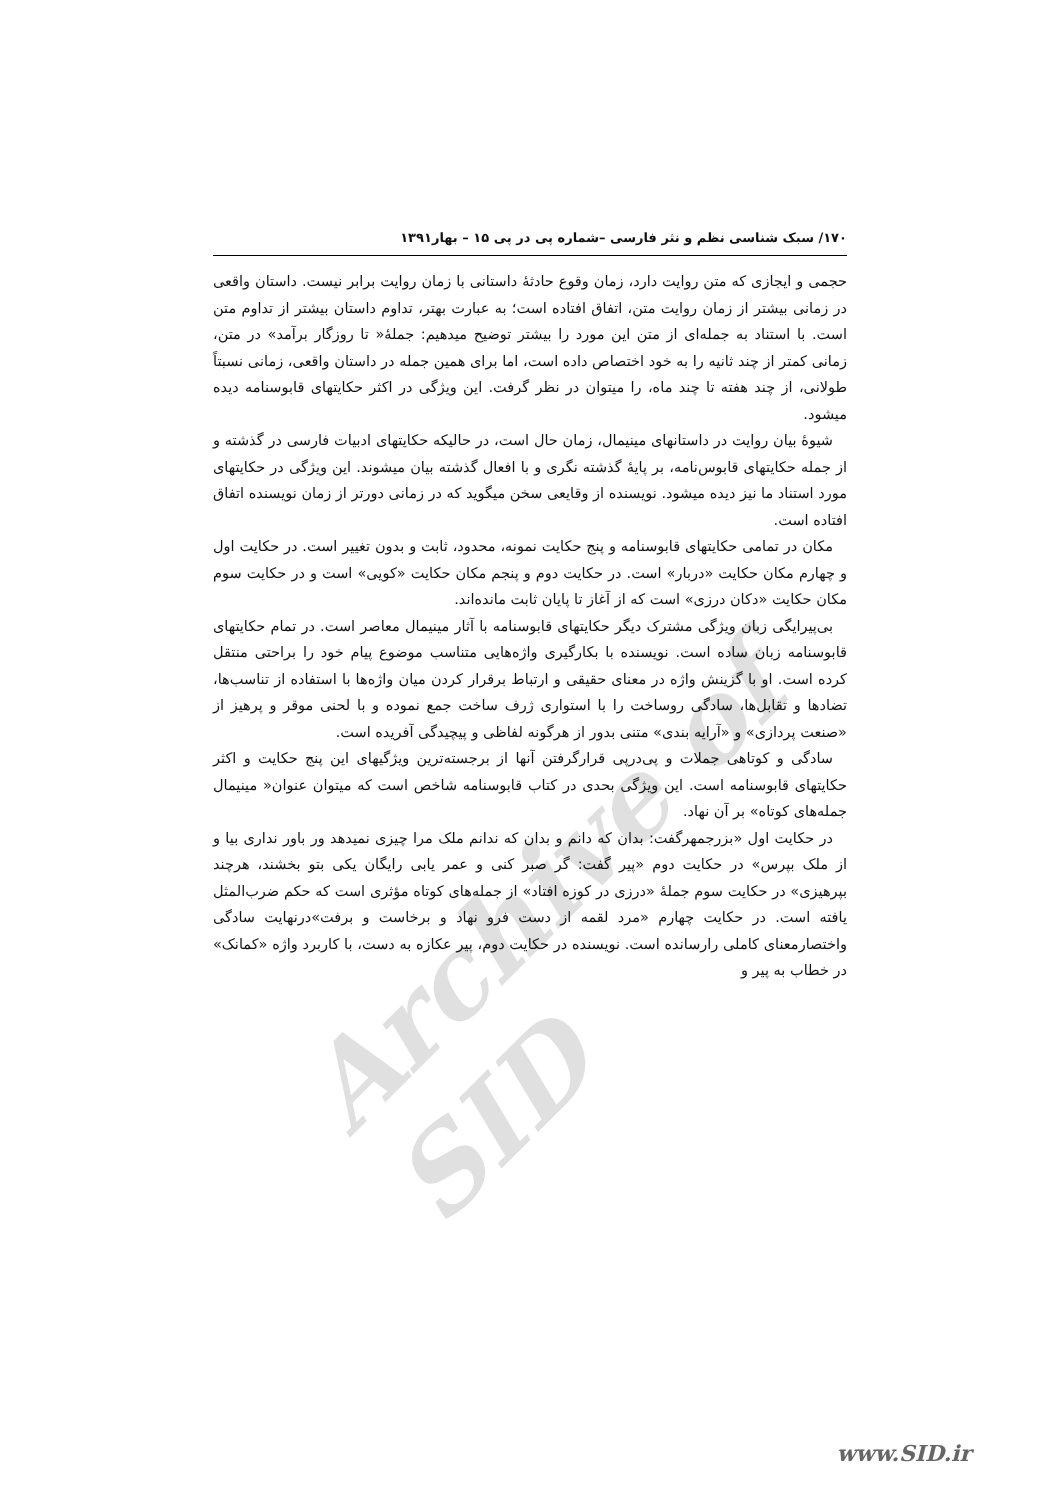۱۷۰/ سبک شناسی نظم و نثر فارسی –شماره پی در پی ۱۵ – بهار۱۳۹۱
حجمی و ایجازی که متن روایت دارد، زمان وقوع حادثهٔ داستانی با زمان روایت برابر نیست. داستان واقعی در زمانی بیشتر از زمان روایت متن، اتفاق افتاده است؛ به عبارت بهتر، تداوم داستان بیشتر از تداوم متن است. با استناد به جمله‌ای از متن این مورد را بیشتر توضیح میدهیم: جملهٔ« تا روزگار برآمد» در متن، زمانی کمتر از چند ثانیه را به خود اختصاص داده است، اما برای همین جمله در داستان واقعی، زمانی نسبتاً طولانی، از چند هفته تا چند ماه، را میتوان در نظر گرفت. این ویژگی در اکثر حکایتهای قابوسنامه دیده میشود.
شیوهٔ بیان روایت در داستانهای مینیمال، زمان حال است، در حالیکه حکایتهای ادبیات فارسی در گذشته و از جمله حکایتهای قابوس‌نامه، بر پایهٔ گذشته نگری و با افعال گذشته بیان میشوند. این ویژگی در حکایتهای مورد استناد ما نیز دیده میشود. نویسنده از وقایعی سخن میگوید که در زمانی دورتر از زمان نویسنده اتفاق افتاده است.
مکان در تمامی حکایتهای قابوسنامه و پنج حکایت نمونه، محدود، ثابت و بدون تغییر است. در حکایت اول و چهارم مکان حکایت «دربار» است. در حکایت دوم و پنجم مکان حکایت «کویی» است و در حکایت سوم مکان حکایت «دکان درزی» است که از آغاز تا پایان ثابت مانده‌اند.
بی‌پیرایگی زبان ویژگی مشترک دیگر حکایتهای قابوسنامه با آثار مینیمال معاصر است. در تمام حکایتهای قابوسنامه زبان ساده است. نویسنده با بکارگیری واژه‌هایی متناسب موضوع پیام خود را براحتی منتقل کرده است. او با گزینش واژه در معنای حقیقی و ارتباط برقرار کردن میان واژه‌ها با استفاده از تناسب‌ها، تضادها و تقابل‌ها، سادگی روساخت را با استواری ژرف ساخت جمع نموده و با لحنی موقر و پرهیز از «صنعت پردازی» و «آرایه بندی» متنی بدور از هرگونه لفاظی و پیچیدگی آفریده است.
سادگی و کوتاهی جملات و پی‌درپی قرارگرفتن آنها از برجسته‌ترین ویژگیهای این پنج حکایت و اکثر حکایتهای قابوسنامه است. این ویژگی بحدی در کتاب قابوسنامه شاخص است که میتوان عنوان« مینیمال جمله‌های کوتاه» بر آن نهاد.
در حکایت اول «بزرجمهرگفت: بدان که دانم و بدان که ندانم ملک مرا چیزی نمیدهد ور باور نداری بیا و از ملک بپرس» در حکایت دوم «پیر گفت: گر صبر کنی و عمر یابی رایگان یکی بتو بخشند، هرچند بپرهیزی» در حکایت سوم جملهٔ «درزی در کوزه افتاد» از جمله‌های کوتاه مؤثری است که حکم ضرب‌المثل یافته است. در حکایت چهارم «مرد لقمه از دست فرو نهاد و برخاست و برفت»درنهایت سادگی واختصارمعنای کاملی رارسانده است. نویسنده در حکایت دوم، پیر عکازه به دست، با کاربرد واژه «کمانک» در خطاب به پیر و
Archive of SID
www.SID.ir